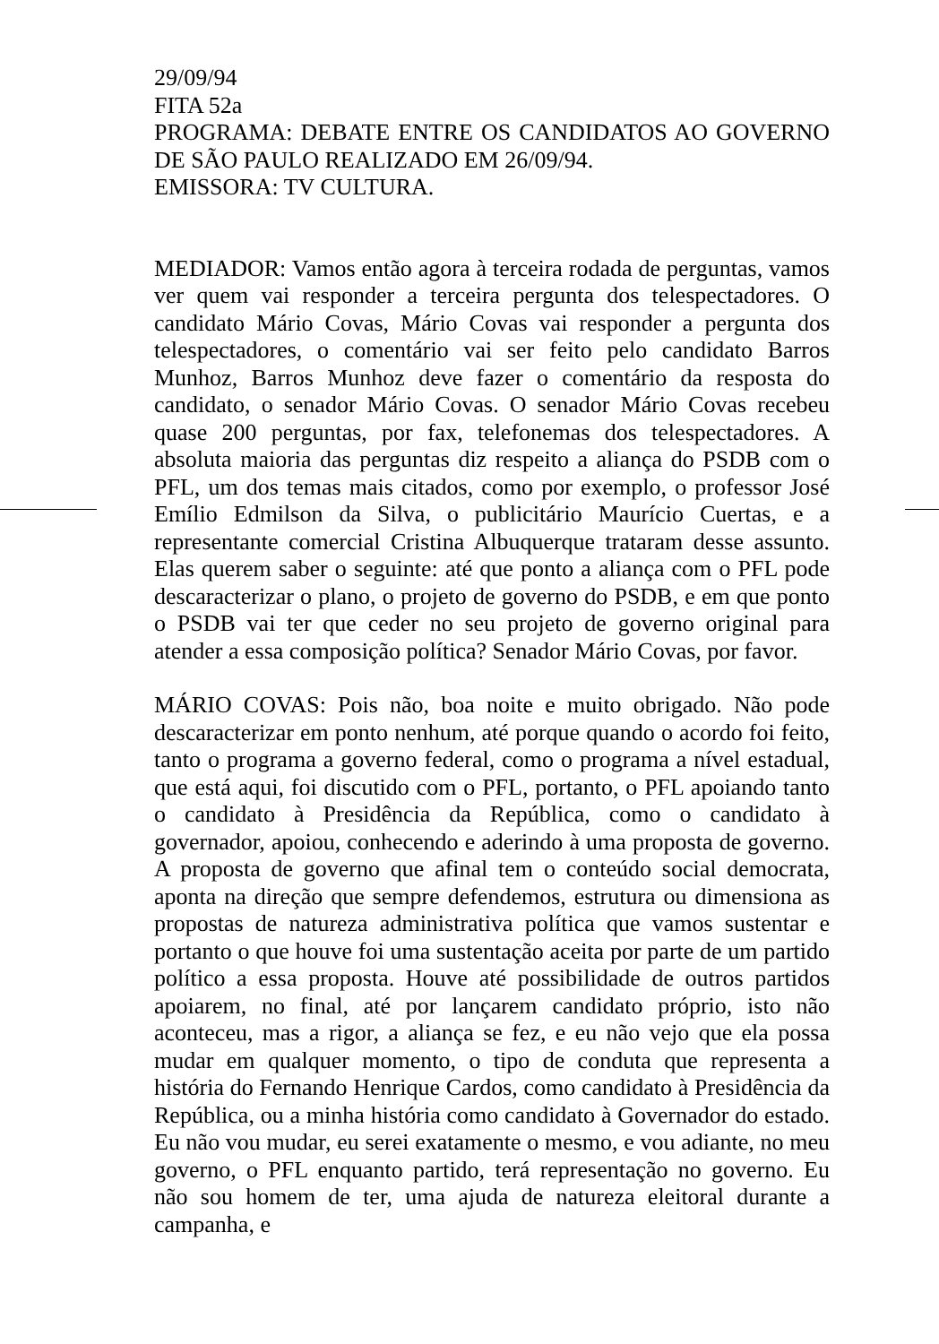29/09/94
FITA 52a
PROGRAMA: DEBATE ENTRE OS CANDIDATOS AO GOVERNO DE SÃO PAULO REALIZADO EM 26/09/94.
EMISSORA: TV CULTURA.
MEDIADOR: Vamos então agora à terceira rodada de perguntas, vamos ver quem vai responder a terceira pergunta dos telespectadores. O candidato Mário Covas, Mário Covas vai responder a pergunta dos telespectadores, o comentário vai ser feito pelo candidato Barros Munhoz, Barros Munhoz deve fazer o comentário da resposta do candidato, o senador Mário Covas. O senador Mário Covas recebeu quase 200 perguntas, por fax, telefonemas dos telespectadores. A absoluta maioria das perguntas diz respeito a aliança do PSDB com o PFL, um dos temas mais citados, como por exemplo, o professor José Emílio Edmilson da Silva, o publicitário Maurício Cuertas, e a representante comercial Cristina Albuquerque trataram desse assunto. Elas querem saber o seguinte: até que ponto a aliança com o PFL pode descaracterizar o plano, o projeto de governo do PSDB, e em que ponto o PSDB vai ter que ceder no seu projeto de governo original para atender a essa composição política? Senador Mário Covas, por favor.
MÁRIO COVAS: Pois não, boa noite e muito obrigado. Não pode descaracterizar em ponto nenhum, até porque quando o acordo foi feito, tanto o programa a governo federal, como o programa a nível estadual, que está aqui, foi discutido com o PFL, portanto, o PFL apoiando tanto o candidato à Presidência da República, como o candidato à governador, apoiou, conhecendo e aderindo à uma proposta de governo. A proposta de governo que afinal tem o conteúdo social democrata, aponta na direção que sempre defendemos, estrutura ou dimensiona as propostas de natureza administrativa política que vamos sustentar e portanto o que houve foi uma sustentação aceita por parte de um partido político a essa proposta. Houve até possibilidade de outros partidos apoiarem, no final, até por lançarem candidato próprio, isto não aconteceu, mas a rigor, a aliança se fez, e eu não vejo que ela possa mudar em qualquer momento, o tipo de conduta que representa a história do Fernando Henrique Cardos, como candidato à Presidência da República, ou a minha história como candidato à Governador do estado. Eu não vou mudar, eu serei exatamente o mesmo, e vou adiante, no meu governo, o PFL enquanto partido, terá representação no governo. Eu não sou homem de ter, uma ajuda de natureza eleitoral durante a campanha, e